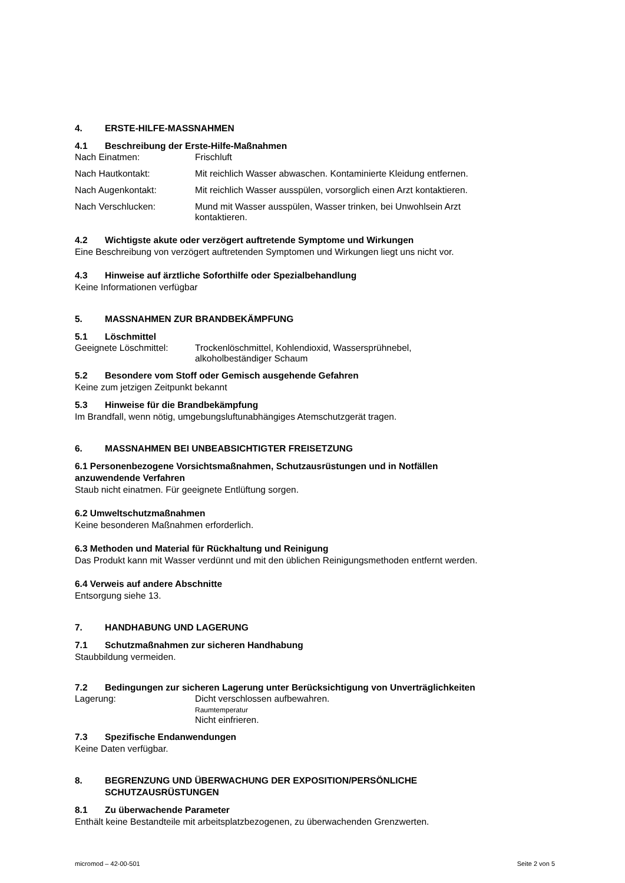4. ERSTE-HILFE-MASSNAHMEN
4.1 Beschreibung der Erste-Hilfe-Maßnahmen
Nach Einatmen: Frischluft
Nach Hautkontakt: Mit reichlich Wasser abwaschen. Kontaminierte Kleidung entfernen.
Nach Augenkontakt: Mit reichlich Wasser ausspülen, vorsorglich einen Arzt kontaktieren.
Nach Verschlucken: Mund mit Wasser ausspülen, Wasser trinken, bei Unwohlsein Arzt
kontaktieren.
4.2 Wichtigste akute oder verzögert auftretende Symptome und Wirkungen
Eine Beschreibung von verzögert auftretenden Symptomen und Wirkungen liegt uns nicht vor.
4.3 Hinweise auf ärztliche Soforthilfe oder Spezialbehandlung
Keine Informationen verfügbar
5. MASSNAHMEN ZUR BRANDBEKÄMPFUNG
5.1 Löschmittel
Geeignete Löschmittel:
Trockenlöschmittel, Kohlendioxid, Wassersprühnebel,
alkoholbeständiger Schaum
5.2 Besondere vom Stoff oder Gemisch ausgehende Gefahren
Keine zum jetzigen Zeitpunkt bekannt
5.3 Hinweise für die Brandbekämpfung
Im Brandfall, wenn nötig, umgebungsluftunabhängiges Atemschutzgerät tragen.
6. MASSNAHMEN BEI UNBEABSICHTIGTER FREISETZUNG
6.1 Personenbezogene Vorsichtsmaßnahmen, Schutzausrüstungen und in Notfällen
anzuwendende Verfahren
Staub nicht einatmen. Für geeignete Entlüftung sorgen.
6.2 Umweltschutzmaßnahmen
Keine besonderen Maßnahmen erforderlich.
6.3 Methoden und Material für Rückhaltung und Reinigung
Das Produkt kann mit Wasser verdünnt und mit den üblichen Reinigungsmethoden entfernt werden.
6.4 Verweis auf andere Abschnitte
Entsorgung siehe 13.
7. HANDHABUNG UND LAGERUNG
7.1 Schutzmaßnahmen zur sicheren Handhabung
Staubbildung vermeiden.
7.2 Bedingungen zur sicheren Lagerung unter Berücksichtigung von Unverträglichkeiten
Lagerung: Dicht verschlossen aufbewahren.
Raumtemperatur
Nicht einfrieren.
7.3 Spezifische Endanwendungen
Keine Daten verfügbar.
8. BEGRENZUNG UND ÜBERWACHUNG DER EXPOSITION/PERSÖNLICHE
SCHUTZAUSRÜSTUNGEN
8.1 Zu überwachende Parameter
Enthält keine Bestandteile mit arbeitsplatzbezogenen, zu überwachenden Grenzwerten.
micromod – 42-00-501 Seite 2 von 5